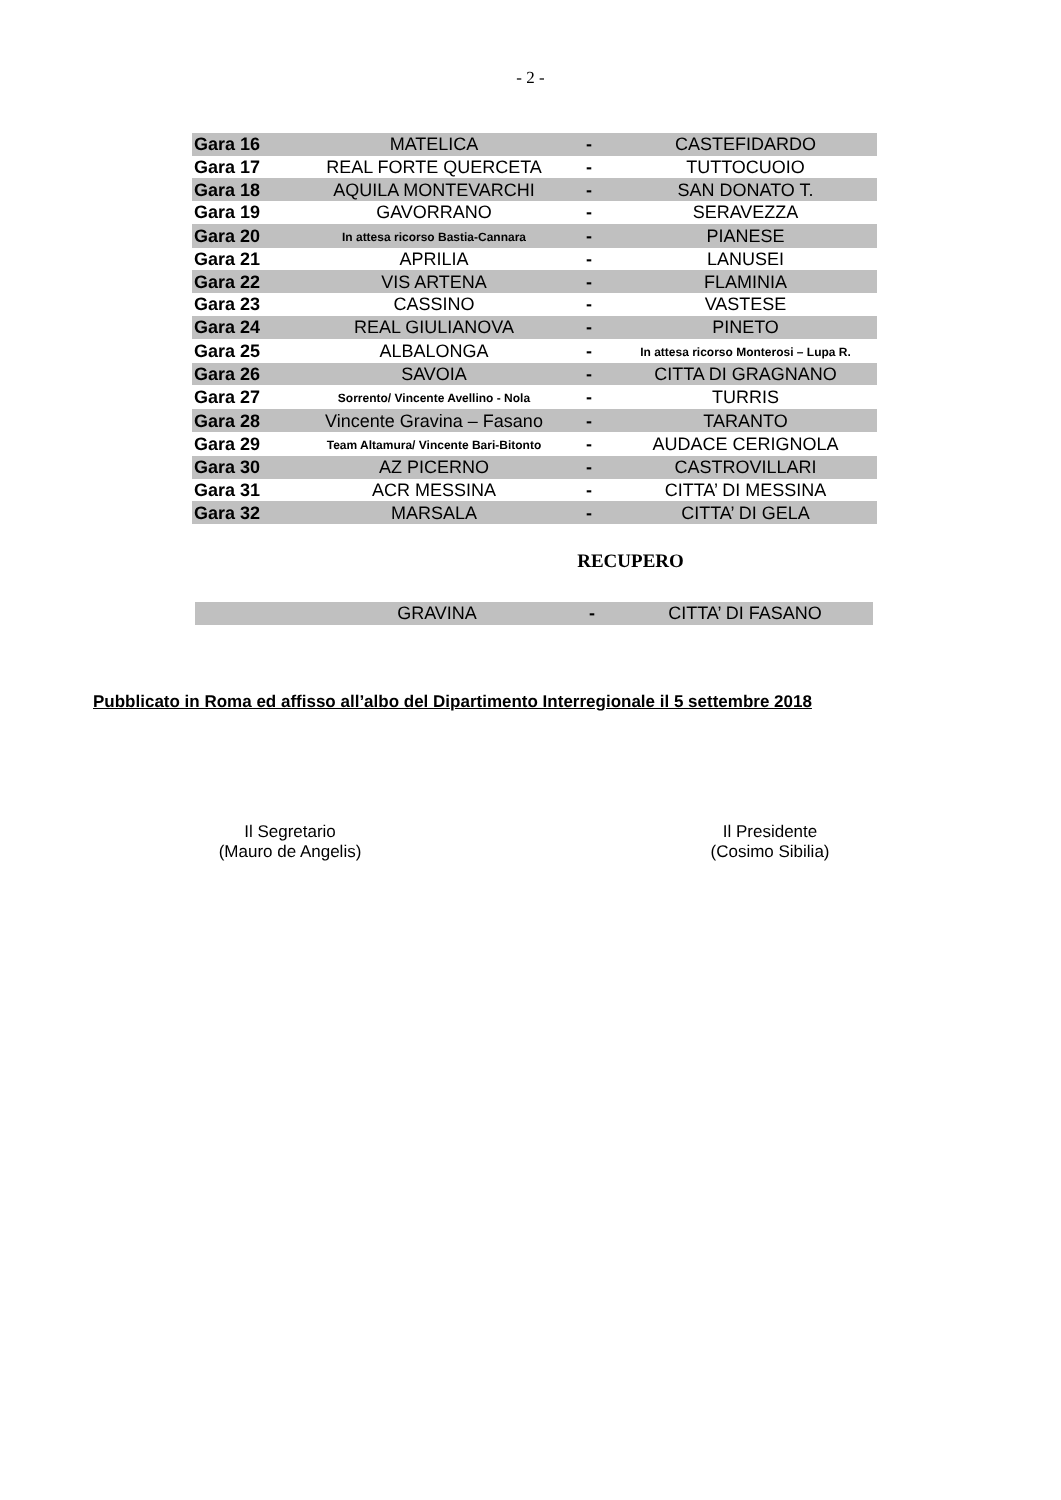- 2 -
| Gara 16 | MATELICA | - | CASTEFIDARDO |
| Gara 17 | REAL FORTE QUERCETA | - | TUTTOCUOIO |
| Gara 18 | AQUILA MONTEVARCHI | - | SAN DONATO T. |
| Gara 19 | GAVORRANO | - | SERAVEZZA |
| Gara 20 | In attesa ricorso Bastia-Cannara | - | PIANESE |
| Gara 21 | APRILIA | - | LANUSEI |
| Gara 22 | VIS ARTENA | - | FLAMINIA |
| Gara 23 | CASSINO | - | VASTESE |
| Gara 24 | REAL GIULIANOVA | - | PINETO |
| Gara 25 | ALBALONGA | - | In attesa ricorso Monterosi – Lupa R. |
| Gara 26 | SAVOIA | - | CITTA DI GRAGNANO |
| Gara 27 | Sorrento/ Vincente Avellino - Nola | - | TURRIS |
| Gara 28 | Vincente Gravina – Fasano | - | TARANTO |
| Gara 29 | Team Altamura/ Vincente Bari-Bitonto | - | AUDACE CERIGNOLA |
| Gara 30 | AZ PICERNO | - | CASTROVILLARI |
| Gara 31 | ACR MESSINA | - | CITTA’ DI MESSINA |
| Gara 32 | MARSALA | - | CITTA’ DI GELA |
RECUPERO
| | GRAVINA | - | CITTA’ DI FASANO |
Pubblicato in Roma ed affisso all’albo del Dipartimento Interregionale il 5 settembre 2018
Il Segretario
(Mauro de Angelis)
Il Presidente
(Cosimo Sibilia)